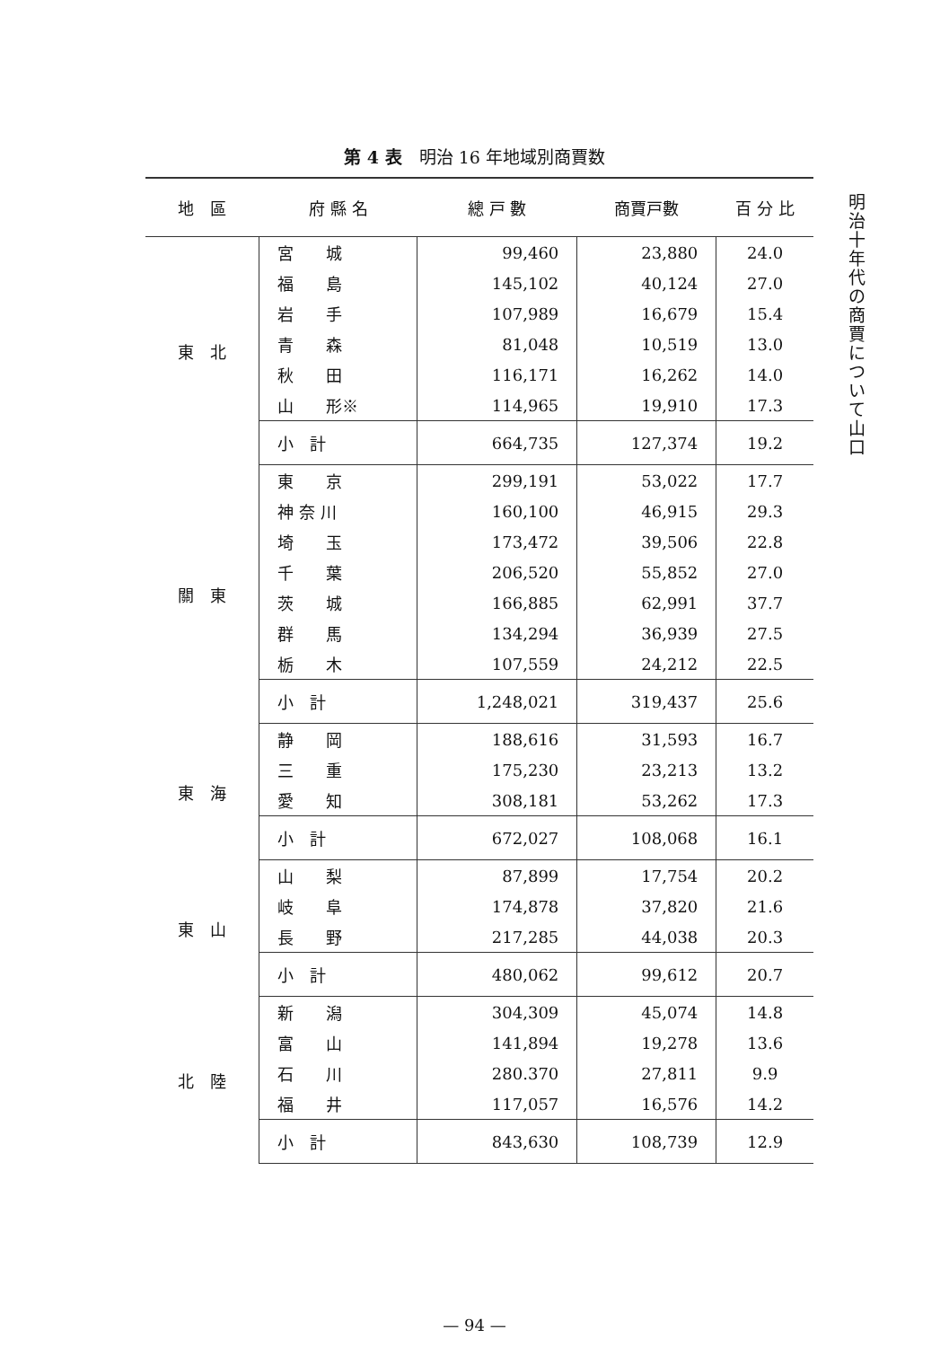第 4 表　明治 16 年地域別商賈数
| 地 區 | 府 縣 名 | 總 戸 數 | 商賈戸數 | 百 分 比 |
| --- | --- | --- | --- | --- |
| 東 北 | 宮 城 | 99,460 | 23,880 | 24.0 |
| | 福 島 | 145,102 | 40,124 | 27.0 |
| | 岩 手 | 107,989 | 16,679 | 15.4 |
| | 青 森 | 81,048 | 10,519 | 13.0 |
| | 秋 田 | 116,171 | 16,262 | 14.0 |
| | 山 形※ | 114,965 | 19,910 | 17.3 |
| | 小 計 | 664,735 | 127,374 | 19.2 |
| 關 東 | 東 京 | 299,191 | 53,022 | 17.7 |
| | 神 奈 川 | 160,100 | 46,915 | 29.3 |
| | 埼 玉 | 173,472 | 39,506 | 22.8 |
| | 千 葉 | 206,520 | 55,852 | 27.0 |
| | 茨 城 | 166,885 | 62,991 | 37.7 |
| | 群 馬 | 134,294 | 36,939 | 27.5 |
| | 栃 木 | 107,559 | 24,212 | 22.5 |
| | 小 計 | 1,248,021 | 319,437 | 25.6 |
| 東 海 | 静 岡 | 188,616 | 31,593 | 16.7 |
| | 三 重 | 175,230 | 23,213 | 13.2 |
| | 愛 知 | 308,181 | 53,262 | 17.3 |
| | 小 計 | 672,027 | 108,068 | 16.1 |
| 東 山 | 山 梨 | 87,899 | 17,754 | 20.2 |
| | 岐 阜 | 174,878 | 37,820 | 21.6 |
| | 長 野 | 217,285 | 44,038 | 20.3 |
| | 小 計 | 480,062 | 99,612 | 20.7 |
| 北 陸 | 新 潟 | 304,309 | 45,074 | 14.8 |
| | 富 山 | 141,894 | 19,278 | 13.6 |
| | 石 川 | 280.370 | 27,811 | 9.9 |
| | 福 井 | 117,057 | 16,576 | 14.2 |
| | 小 計 | 843,630 | 108,739 | 12.9 |
明治十年代の商賈について　山口
— 94 —